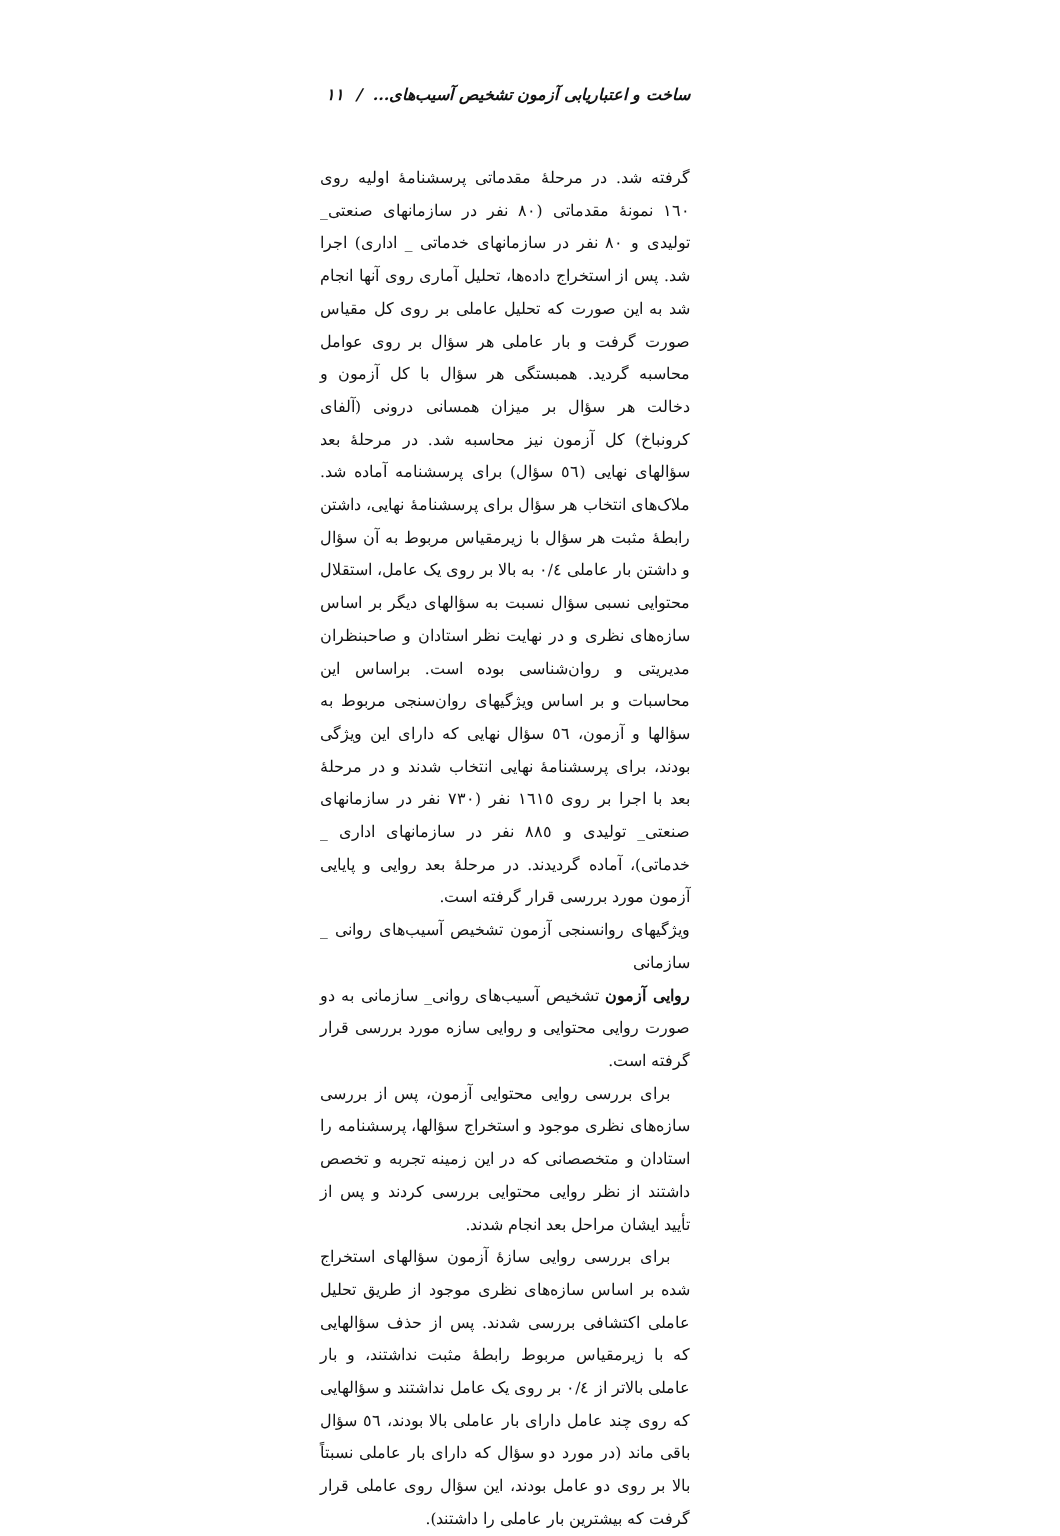ساخت و اعتباریابی آزمون تشخیص آسیب‌های... / ۱۱
گرفته شد. در مرحلهٔ مقدماتی پرسشنامهٔ اولیه روی ۱٦۰ نمونهٔ مقدماتی (۸۰ نفر در سازمانهای صنعتی_ تولیدی و ۸۰ نفر در سازمانهای خدماتی _ اداری) اجرا شد. پس از استخراج داده‌ها، تحلیل آماری روی آنها انجام شد به این صورت که تحلیل عاملی بر روی کل مقیاس صورت گرفت و بار عاملی هر سؤال بر روی عوامل محاسبه گردید. همبستگی هر سؤال با کل آزمون و دخالت هر سؤال بر میزان همسانی درونی (آلفای کرونباخ) کل آزمون نیز محاسبه شد. در مرحلهٔ بعد سؤالهای نهایی (٥٦ سؤال) برای پرسشنامه آماده شد. ملاک‌های انتخاب هر سؤال برای پرسشنامهٔ نهایی، داشتن رابطهٔ مثبت هر سؤال با زیرمقیاس مربوط به آن سؤال و داشتن بار عاملی ۰/٤ به بالا بر روی یک عامل، استقلال محتوایی نسبی سؤال نسبت به سؤالهای دیگر بر اساس سازه‌های نظری و در نهایت نظر استادان و صاحبنظران مدیریتی و روان‌شناسی بوده است. براساس این محاسبات و بر اساس ویژگیهای روان‌سنجی مربوط به سؤالها و آزمون، ٥٦ سؤال نهایی که دارای این ویژگی بودند، برای پرسشنامهٔ نهایی انتخاب شدند و در مرحلهٔ بعد با اجرا بر روی ۱٦۱٥ نفر (۷۳۰ نفر در سازمانهای صنعتی_ تولیدی و ۸۸٥ نفر در سازمانهای اداری _ خدماتی)، آماده گردیدند. در مرحلهٔ بعد روایی و پایایی آزمون مورد بررسی قرار گرفته است.
ویژگیهای روانسنجی آزمون تشخیص آسیب‌های روانی _ سازمانی
روایی آزمون تشخیص آسیب‌های روانی_ سازمانی به دو صورت روایی محتوایی و روایی سازه مورد بررسی قرار گرفته است.
برای بررسی روایی محتوایی آزمون، پس از بررسی سازه‌های نظری موجود و استخراج سؤالها، پرسشنامه را استادان و متخصصانی که در این زمینه تجربه و تخصص داشتند از نظر روایی محتوایی بررسی کردند و پس از تأیید ایشان مراحل بعد انجام شدند.
برای بررسی روایی سازهٔ آزمون سؤالهای استخراج شده بر اساس سازه‌های نظری موجود از طریق تحلیل عاملی اکتشافی بررسی شدند. پس از حذف سؤالهایی که با زیرمقیاس مربوط رابطهٔ مثبت نداشتند، و بار عاملی بالاتر از ۰/٤ بر روی یک عامل نداشتند و سؤالهایی که روی چند عامل دارای بار عاملی بالا بودند، ٥٦ سؤال باقی ماند (در مورد دو سؤال که دارای بار عاملی نسبتاً بالا بر روی دو عامل بودند، این سؤال روی عاملی قرار گرفت که بیشترین بار عاملی را داشتند).